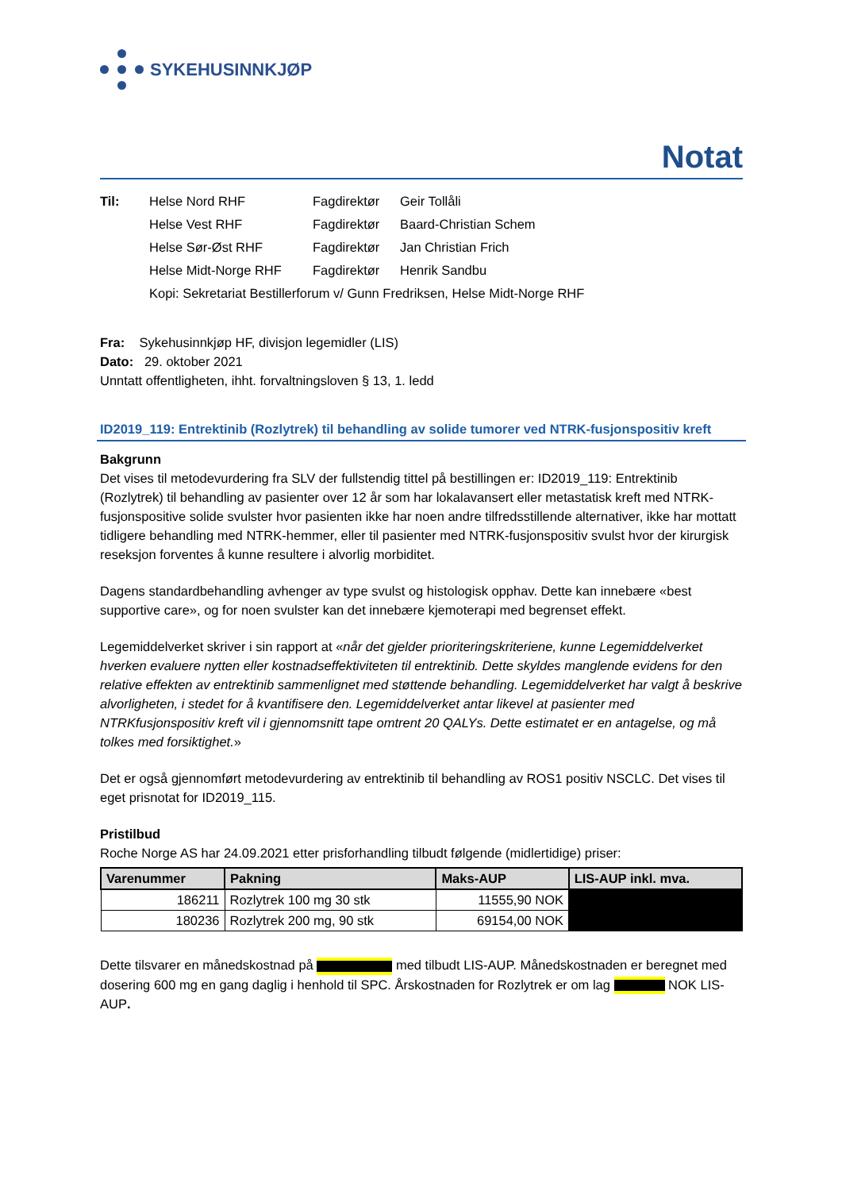SYKEHUSINNKJØP
Notat
Til: Helse Nord RHF Fagdirektør Geir Tollåli Helse Vest RHF Fagdirektør Baard-Christian Schem Helse Sør-Øst RHF Fagdirektør Jan Christian Frich Helse Midt-Norge RHF Fagdirektør Henrik Sandbu Kopi: Sekretariat Bestillerforum v/ Gunn Fredriksen, Helse Midt-Norge RHF
Fra: Sykehusinnkjøp HF, divisjon legemidler (LIS)
Dato: 29. oktober 2021
Unntatt offentligheten, ihht. forvaltningsloven § 13, 1. ledd
ID2019_119: Entrektinib (Rozlytrek) til behandling av solide tumorer ved NTRK-fusjonspositiv kreft
Bakgrunn
Det vises til metodevurdering fra SLV der fullstendig tittel på bestillingen er: ID2019_119: Entrektinib (Rozlytrek) til behandling av pasienter over 12 år som har lokalavansert eller metastatisk kreft med NTRK-fusjonspositive solide svulster hvor pasienten ikke har noen andre tilfredsstillende alternativer, ikke har mottatt tidligere behandling med NTRK-hemmer, eller til pasienter med NTRK-fusjonspositiv svulst hvor der kirurgisk reseksjon forventes å kunne resultere i alvorlig morbiditet.
Dagens standardbehandling avhenger av type svulst og histologisk opphav. Dette kan innebære «best supportive care», og for noen svulster kan det innebære kjemoterapi med begrenset effekt.
Legemiddelverket skriver i sin rapport at «når det gjelder prioriteringskriteriene, kunne Legemiddelverket hverken evaluere nytten eller kostnadseffektiviteten til entrektinib. Dette skyldes manglende evidens for den relative effekten av entrektinib sammenlignet med støttende behandling. Legemiddelverket har valgt å beskrive alvorligheten, i stedet for å kvantifisere den. Legemiddelverket antar likevel at pasienter med NTRKfusjonspositiv kreft vil i gjennomsnitt tape omtrent 20 QALYs. Dette estimatet er en antagelse, og må tolkes med forsiktighet.»
Det er også gjennomført metodevurdering av entrektinib til behandling av ROS1 positiv NSCLC. Det vises til eget prisnotat for ID2019_115.
Pristilbud
Roche Norge AS har 24.09.2021 etter prisforhandling tilbudt følgende (midlertidige) priser:
| Varenummer | Pakning | Maks-AUP | LIS-AUP inkl. mva. |
| --- | --- | --- | --- |
| 186211 | Rozlytrek 100 mg 30 stk | 11555,90 NOK | |
| 180236 | Rozlytrek 200 mg, 90 stk | 69154,00 NOK | |
Dette tilsvarer en månedskostnad på med tilbudt LIS-AUP. Månedskostnaden er beregnet med dosering 600 mg en gang daglig i henhold til SPC. Årskostnaden for Rozlytrek er om lag NOK LIS-AUP.